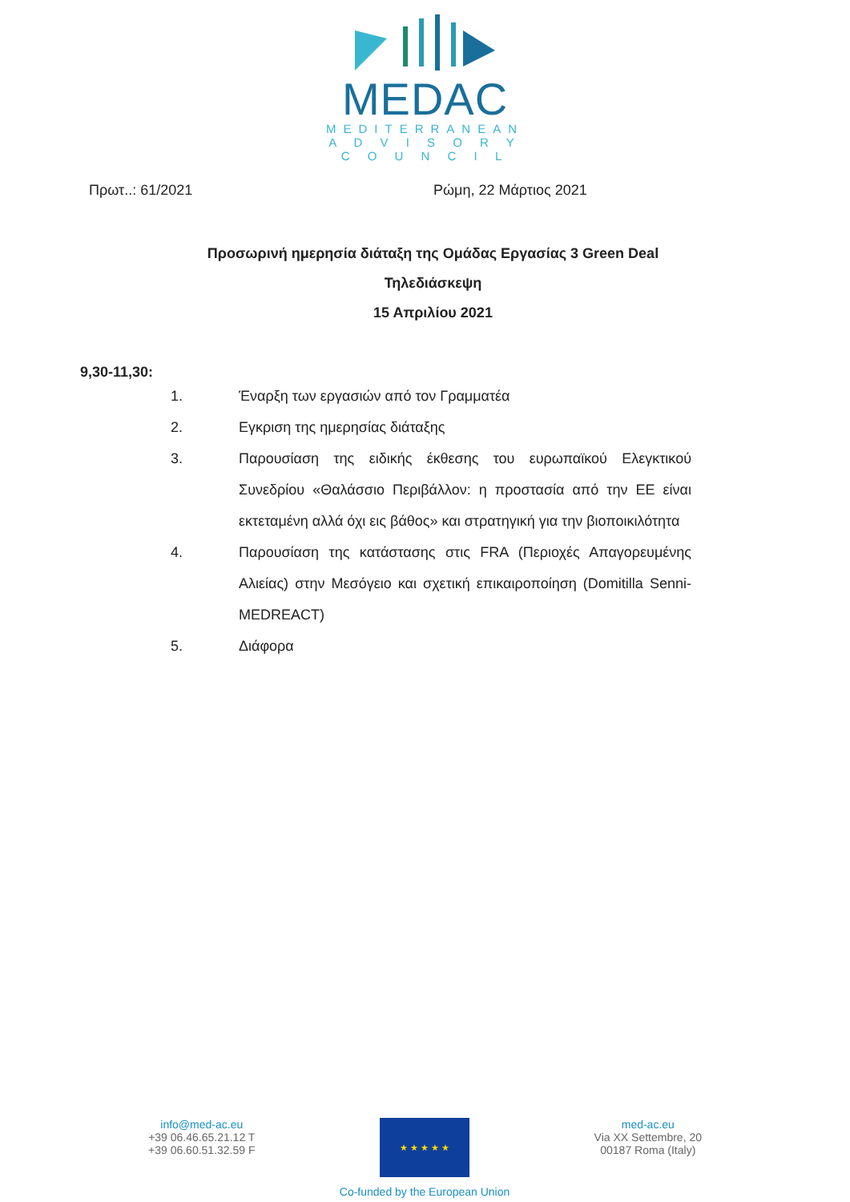MEDAC
MEDITERRANEAN
A D V I S O R Y
C O U N C I L
Πρωτ..: 61/2021 Ρώμη, 22 Μάρτιος 2021
Προσωρινή ημερησία διάταξη της Ομάδας Εργασίας 3 Green Deal
Τηλεδιάσκεψη
15 Απριλίου 2021
9,30-11,30:
1. Έναρξη των εργασιών από τον Γραμματέα
2. Εγκριση της ημερησίας διάταξης
3. Παρουσίαση της ειδικής έκθεσης του ευρωπαϊκού Ελεγκτικού Συνεδρίου «Θαλάσσιο Περιβάλλον: η προστασία από την ΕΕ είναι εκτεταμένη αλλά όχι εις βάθος» και στρατηγική για την βιοποικιλότητα
4. Παρουσίαση της κατάστασης στις FRA (Περιοχές Απαγορευμένης Αλιείας) στην Μεσόγειο και σχετική επικαιροποίηση (Domitilla Senni-MEDREACT)
5. Διάφορα
info@med-ac.eu
+39 06.46.65.21.12 T
+39 06.60.51.32.59 F
★ ★ ★ ★ ★
Co-funded by the European Union
med-ac.eu
Via XX Settembre, 20
00187 Roma (Italy)